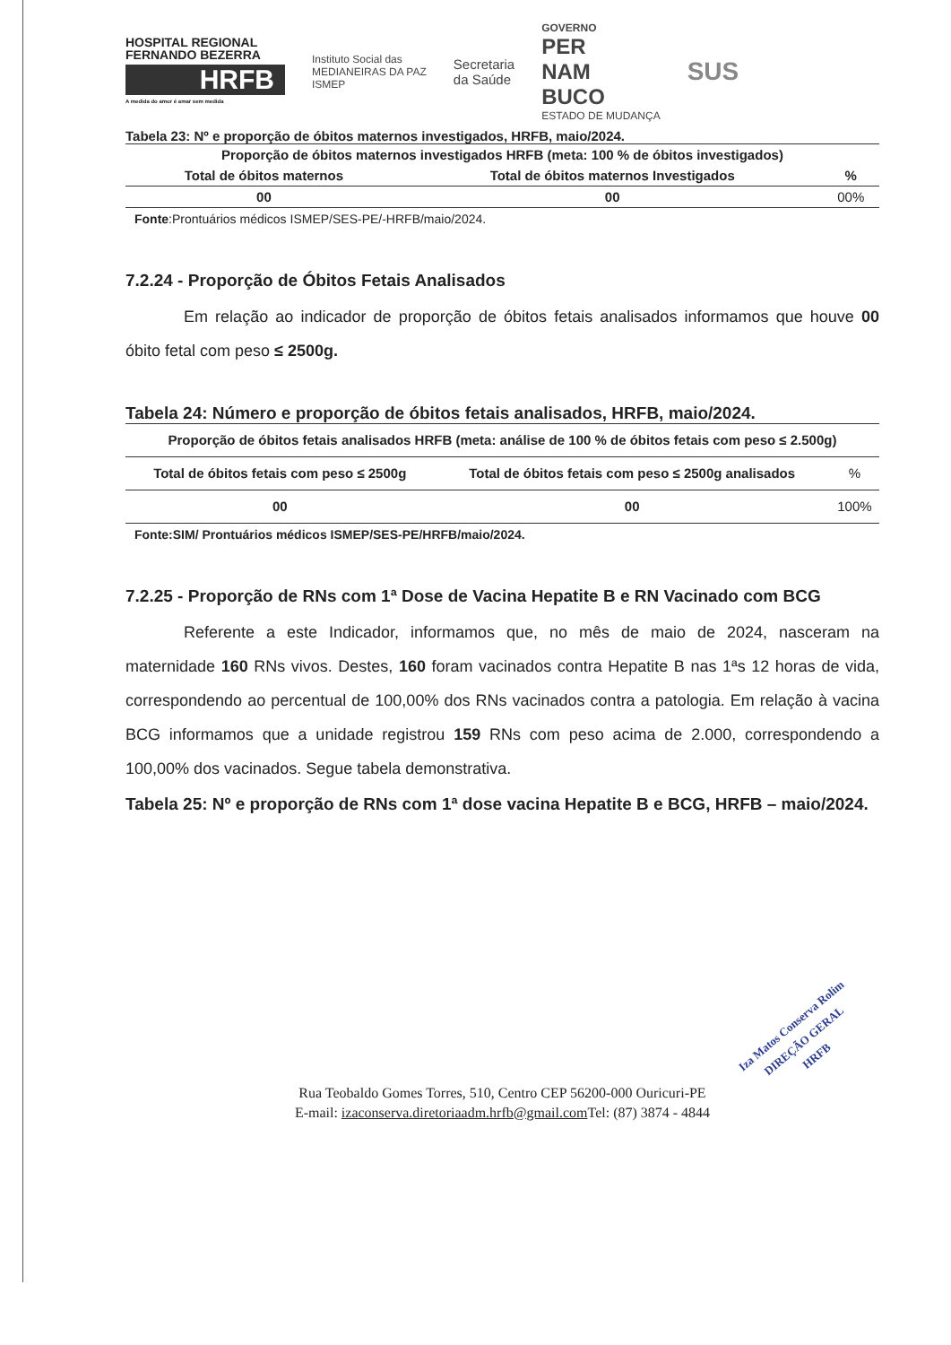HOSPITAL REGIONAL FERNANDO BEZERRA
HRFB
A medida do amor é amar sem medida
Instituto Social das
MEDIANEIRAS DA PAZ
ISMEP
Secretaria
da Saúde
GOVERNO
PER
NAM
BUCO
ESTADO DE MUDANÇA
SUS
Tabela 23: Nº e proporção de óbitos maternos investigados, HRFB, maio/2024.
| Proporção de óbitos maternos investigados HRFB (meta: 100 % de óbitos investigados) | | |
| --- | --- | --- |
| Total de óbitos maternos | Total de óbitos maternos Investigados | % |
| 00 | 00 | 00% |
Fonte:Prontuários médicos ISMEP/SES-PE/-HRFB/maio/2024.
7.2.24 - Proporção de Óbitos Fetais Analisados
Em relação ao indicador de proporção de óbitos fetais analisados informamos que houve 00 óbito fetal com peso ≤ 2500g.
Tabela 24: Número e proporção de óbitos fetais analisados, HRFB, maio/2024.
| Proporção de óbitos fetais analisados HRFB (meta: análise de 100 % de óbitos fetais com peso ≤ 2.500g) | | |
| --- | --- | --- |
| Total de óbitos fetais com peso ≤ 2500g | Total de óbitos fetais com peso ≤ 2500g analisados | % |
| 00 | 00 | 100% |
Fonte:SIM/ Prontuários médicos ISMEP/SES-PE/HRFB/maio/2024.
7.2.25 - Proporção de RNs com 1ª Dose de Vacina Hepatite B e RN Vacinado com BCG
Referente a este Indicador, informamos que, no mês de maio de 2024, nasceram na maternidade 160 RNs vivos. Destes, 160 foram vacinados contra Hepatite B nas 1ªs 12 horas de vida, correspondendo ao percentual de 100,00% dos RNs vacinados contra a patologia. Em relação à vacina BCG informamos que a unidade registrou 159 RNs com peso acima de 2.000, correspondendo a 100,00% dos vacinados. Segue tabela demonstrativa.
Tabela 25: Nº e proporção de RNs com 1ª dose vacina Hepatite B e BCG, HRFB – maio/2024.
Iza Matos Conserva Rolim
DIREÇÃO GERAL
HRFB
Rua Teobaldo Gomes Torres, 510, Centro CEP 56200-000 Ouricuri-PE
E-mail: izaconserva.diretoriaadm.hrfb@gmail.com Tel: (87) 3874 - 4844